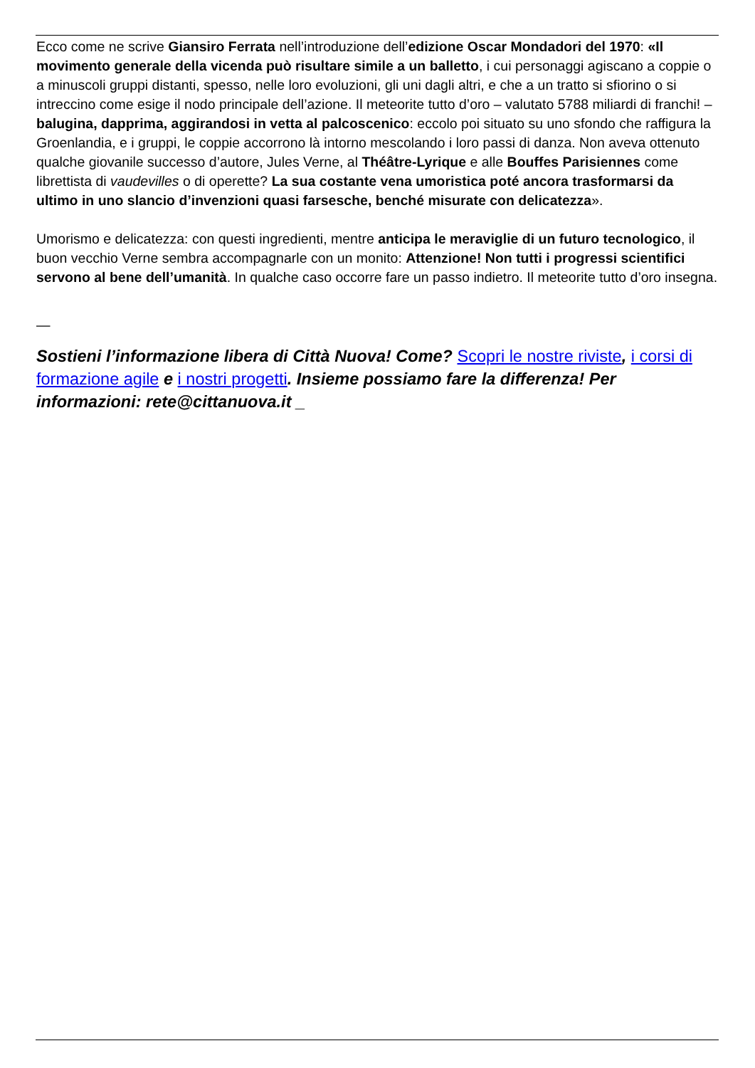Ecco come ne scrive Giansiro Ferrata nell’introduzione dell’edizione Oscar Mondadori del 1970: «Il movimento generale della vicenda può risultare simile a un balletto, i cui personaggi agiscano a coppie o a minuscoli gruppi distanti, spesso, nelle loro evoluzioni, gli uni dagli altri, e che a un tratto si sfiorino o si intreccino come esige il nodo principale dell’azione. Il meteorite tutto d’oro – valutato 5788 miliardi di franchi! – balugina, dapprima, aggirandosi in vetta al palcoscenico: eccolo poi situato su uno sfondo che raffigura la Groenlandia, e i gruppi, le coppie accorrono là intorno mescolando i loro passi di danza. Non aveva ottenuto qualche giovanile successo d’autore, Jules Verne, al Théâtre-Lyrique e alle Bouffes Parisiennes come librettista di vaudevilles o di operette? La sua costante vena umoristica poté ancora trasformarsi da ultimo in uno slancio d’invenzioni quasi farsesche, benché misurate con delicatezza».
Umorismo e delicatezza: con questi ingredienti, mentre anticipa le meraviglie di un futuro tecnologico, il buon vecchio Verne sembra accompagnarle con un monito: Attenzione! Non tutti i progressi scientifici servono al bene dell’umanità. In qualche caso occorre fare un passo indietro. Il meteorite tutto d’oro insegna.
—
Sostieni l’informazione libera di Città Nuova! Come? Scopri le nostre riviste, i corsi di formazione agile e i nostri progetti. Insieme possiamo fare la differenza! Per informazioni: rete@cittanuova.it _